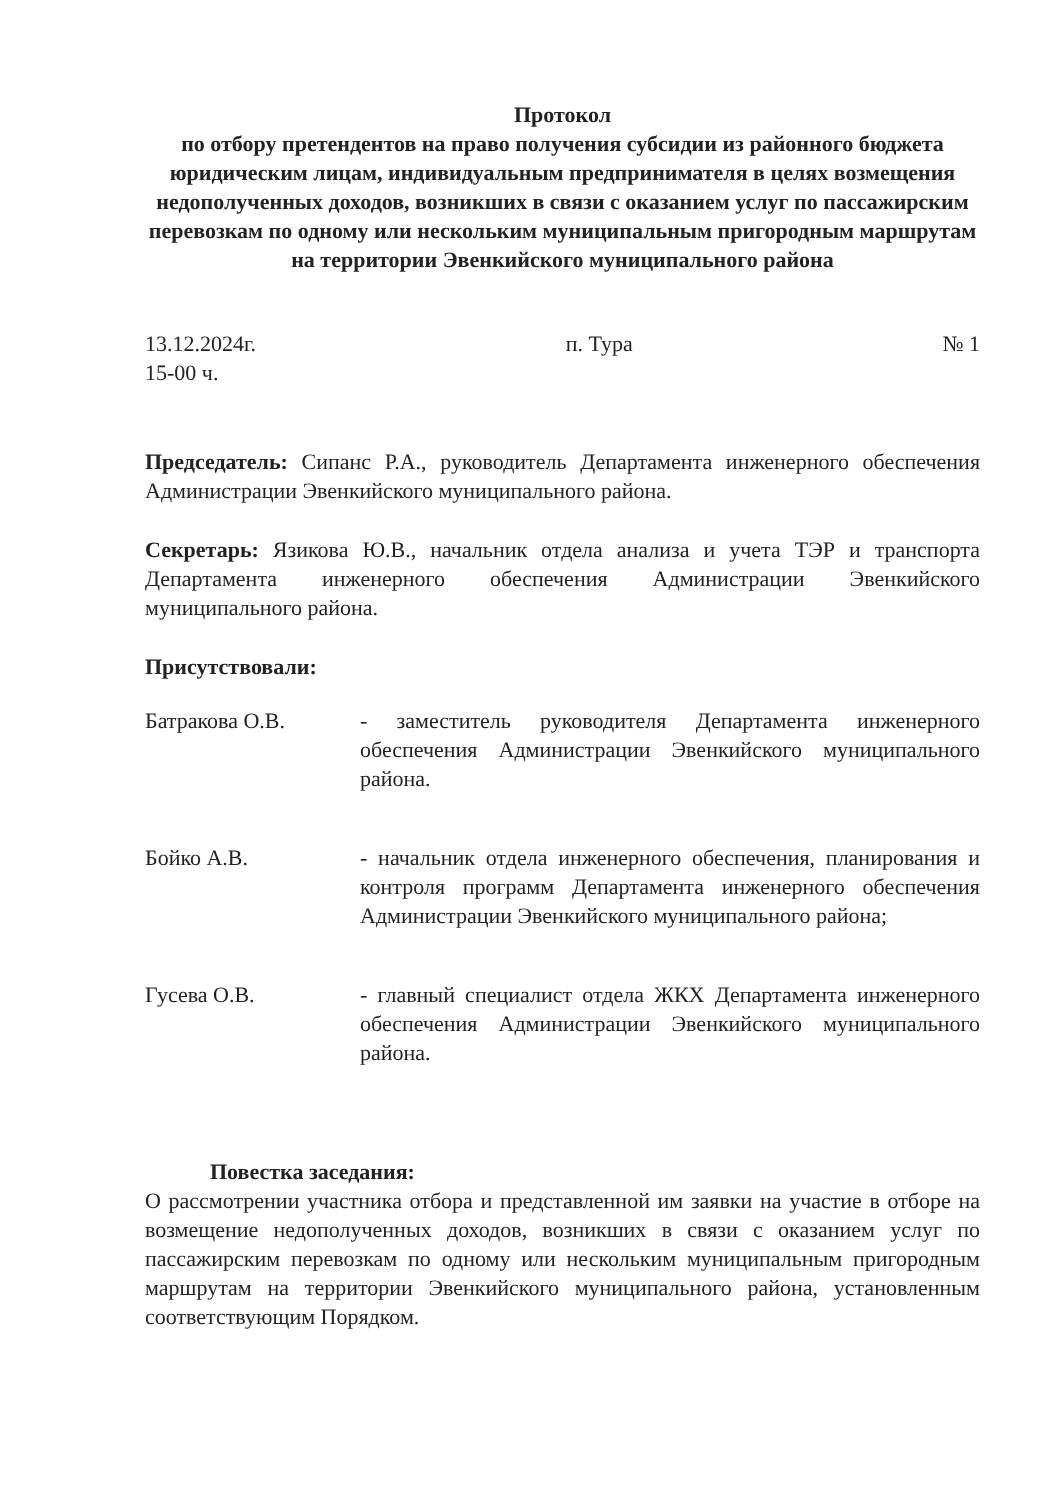Протокол
по отбору претендентов на право получения субсидии из районного бюджета юридическим лицам, индивидуальным предпринимателя в целях возмещения недополученных доходов, возникших в связи с оказанием услуг по пассажирским перевозкам по одному или нескольким муниципальным пригородным маршрутам на территории Эвенкийского муниципального района
13.12.2024г.
15-00 ч.
п. Тура № 1
Председатель: Сипанс Р.А., руководитель Департамента инженерного обеспечения Администрации Эвенкийского муниципального района.
Секретарь: Язикова Ю.В., начальник отдела анализа и учета ТЭР и транспорта Департамента инженерного обеспечения Администрации Эвенкийского муниципального района.
Присутствовали:
Батракова О.В. - заместитель руководителя Департамента инженерного обеспечения Администрации Эвенкийского муниципального района.
Бойко А.В. - начальник отдела инженерного обеспечения, планирования и контроля программ Департамента инженерного обеспечения Администрации Эвенкийского муниципального района;
Гусева О.В. - главный специалист отдела ЖКХ Департамента инженерного обеспечения Администрации Эвенкийского муниципального района.
Повестка заседания:
О рассмотрении участника отбора и представленной им заявки на участие в отборе на возмещение недополученных доходов, возникших в связи с оказанием услуг по пассажирским перевозкам по одному или нескольким муниципальным пригородным маршрутам на территории Эвенкийского муниципального района, установленным соответствующим Порядком.